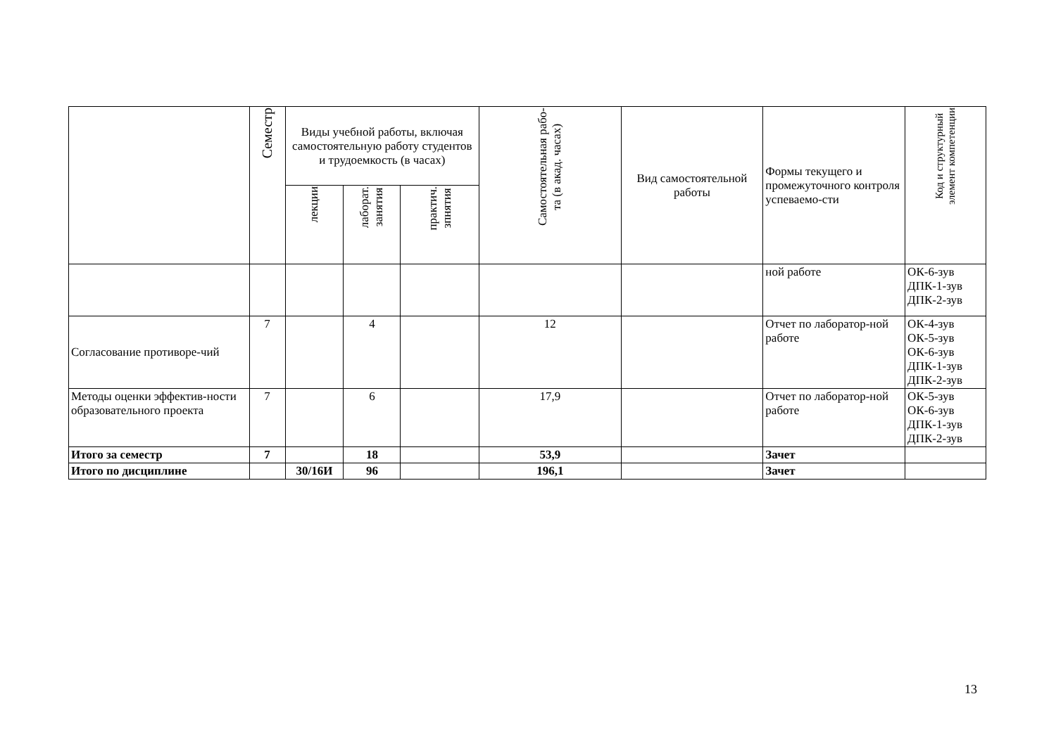| | Семестр | Виды учебной работы, включая самостоятельную работу студентов и трудоемкость (в часах) | | | Самостоятельная рабо- та (в акад. часах) | Вид самостоятельной работы | Формы текущего и промежуточного контроля успеваемо-сти | Код и структурный элемент компетенции |
| --- | --- | --- | --- | --- | --- | --- | --- | --- |
| | | лекции | лаборат. занятия | практич. зпнятия | | | | |
| | | | | | | | ной работе | ОК-6-зув ДПК-1-зув ДПК-2-зув |
| Согласование противоре-чий | 7 | | 4 | | 12 | | Отчет по лаборатор-ной работе | ОК-4-зув ОК-5-зув ОК-6-зув ДПК-1-зув ДПК-2-зув |
| Методы оценки эффектив-ности образовательного проекта | 7 | | 6 | | 17,9 | | Отчет по лаборатор-ной работе | ОК-5-зув ОК-6-зув ДПК-1-зув ДПК-2-зув |
| Итого за семестр | 7 | | 18 | | 53,9 | | Зачет | |
| Итого по дисциплине | | 30/16И | 96 | | 196,1 | | Зачет | |
13